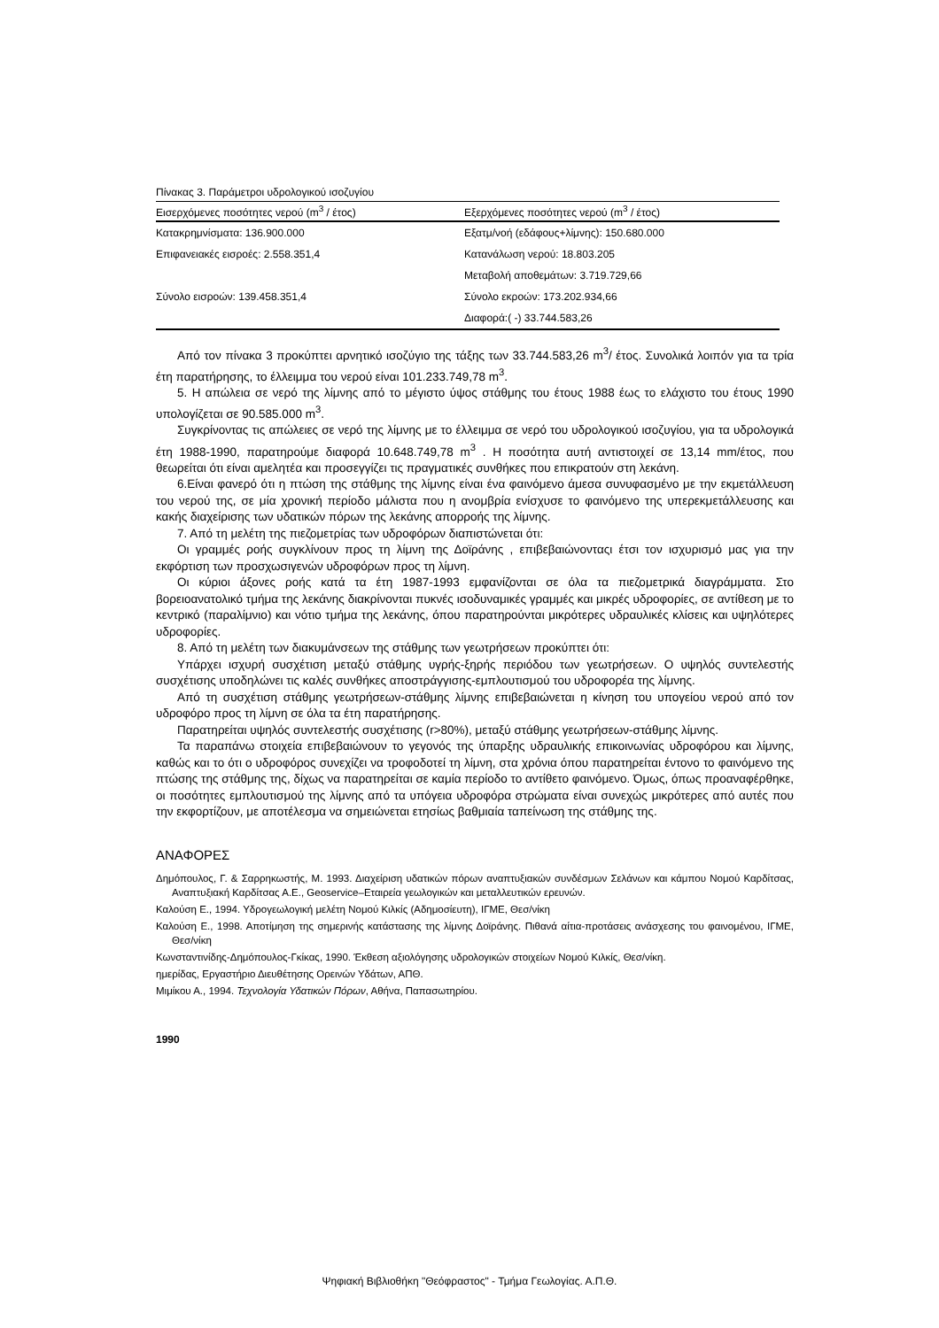Πίνακας 3. Παράμετροι υδρολογικού ισοζυγίου
| Εισερχόμενες ποσότητες νερού (m<sup>3</sup> / έτος) | Εξερχόμενες ποσότητες νερού (m<sup>3</sup> / έτος) |
| --- | --- |
| Κατακρημνίσματα: 136.900.000 | Εξατμ/νοή (εδάφους+λίμνης): 150.680.000 |
| Επιφανειακές εισροές: 2.558.351,4 | Κατανάλωση νερού: 18.803.205 |
| | Μεταβολή αποθεμάτων: 3.719.729,66 |
| Σύνολο εισροών: 139.458.351,4 | Σύνολο εκροών: 173.202.934,66 |
| | Διαφορά:( -) 33.744.583,26 |
Από τον πίνακα 3 προκύπτει αρνητικό ισοζύγιο της τάξης των 33.744.583,26 m<sup>3</sup>/ έτος. Συνολικά λοιπόν για τα τρία έτη παρατήρησης, το έλλειμμα του νερού είναι 101.233.749,78 m<sup>3</sup>.
5. Η απώλεια σε νερό της λίμνης από το μέγιστο ύψος στάθμης του έτους 1988 έως το ελάχιστο του έτους 1990 υπολογίζεται σε 90.585.000 m<sup>3</sup>.
Συγκρίνοντας τις απώλειες σε νερό της λίμνης με το έλλειμμα σε νερό του υδρολογικού ισοζυγίου, για τα υδρολογικά έτη 1988-1990, παρατηρούμε διαφορά 10.648.749,78 m<sup>3</sup> . Η ποσότητα αυτή αντιστοιχεί σε 13,14 mm/έτος, που θεωρείται ότι είναι αμελητέα και προσεγγίζει τις πραγματικές συνθήκες που επικρατούν στη λεκάνη.
6.Είναι φανερό ότι η πτώση της στάθμης της λίμνης είναι ένα φαινόμενο άμεσα συνυφασμένο με την εκμετάλλευση του νερού της, σε μία χρονική περίοδο μάλιστα που η ανομβρία ενίσχυσε το φαινόμενο της υπερεκμετάλλευσης και κακής διαχείρισης των υδατικών πόρων της λεκάνης απορροής της λίμνης.
7. Από τη μελέτη της πιεζομετρίας των υδροφόρων διαπιστώνεται ότι:
Οι γραμμές ροής συγκλίνουν προς τη λίμνη της Δοϊράνης , επιβεβαιώνονταςι έτσι τον ισχυρισμό μας για την εκφόρτιση των προσχωσιγενών υδροφόρων προς τη λίμνη.
Οι κύριοι άξονες ροής κατά τα έτη 1987-1993 εμφανίζονται σε όλα τα πιεζομετρικά διαγράμματα. Στο βορειοανατολικό τμήμα της λεκάνης διακρίνονται πυκνές ισοδυναμικές γραμμές και μικρές υδροφορίες, σε αντίθεση με το κεντρικό (παραλίμνιο) και νότιο τμήμα της λεκάνης, όπου παρατηρούνται μικρότερες υδραυλικές κλίσεις και υψηλότερες υδροφορίες.
8. Από τη μελέτη των διακυμάνσεων της στάθμης των γεωτρήσεων προκύπτει ότι:
Υπάρχει ισχυρή συσχέτιση μεταξύ στάθμης υγρής-ξηρής περιόδου των γεωτρήσεων. Ο υψηλός συντελεστής συσχέτισης υποδηλώνει τις καλές συνθήκες αποστράγγισης-εμπλουτισμού του υδροφορέα της λίμνης.
Από τη συσχέτιση στάθμης γεωτρήσεων-στάθμης λίμνης επιβεβαιώνεται η κίνηση του υπογείου νερού από τον υδροφόρο προς τη λίμνη σε όλα τα έτη παρατήρησης.
Παρατηρείται υψηλός συντελεστής συσχέτισης (r>80%), μεταξύ στάθμης γεωτρήσεων-στάθμης λίμνης.
Τα παραπάνω στοιχεία επιβεβαιώνουν το γεγονός της ύπαρξης υδραυλικής επικοινωνίας υδροφόρου και λίμνης, καθώς και το ότι ο υδροφόρος συνεχίζει να τροφοδοτεί τη λίμνη, στα χρόνια όπου παρατηρείται έντονο το φαινόμενο της πτώσης της στάθμης της, δίχως να παρατηρείται σε καμία περίοδο το αντίθετο φαινόμενο. Όμως, όπως προαναφέρθηκε, οι ποσότητες εμπλουτισμού της λίμνης από τα υπόγεια υδροφόρα στρώματα είναι συνεχώς μικρότερες από αυτές που την εκφορτίζουν, με αποτέλεσμα να σημειώνεται ετησίως βαθμιαία ταπείνωση της στάθμης της.
ΑΝΑΦΟΡΕΣ
Δημόπουλος, Γ. & Σαρρηκωστής, Μ. 1993. Διαχείριση υδατικών πόρων αναπτυξιακών συνδέσμων Σελάνων και κάμπου Νομού Καρδίτσας, Αναπτυξιακή Καρδίτσας Α.Ε., Geoservice–Εταιρεία γεωλογικών και μεταλλευτικών ερευνών.
Καλούση Ε., 1994. Υδρογεωλογική μελέτη Νομού Κιλκίς (Αδημοσίευτη), ΙΓΜΕ, Θεσ/νίκη
Καλούση Ε., 1998. Αποτίμηση της σημερινής κατάστασης της λίμνης Δοϊράνης. Πιθανά αίτια-προτάσεις ανάσχεσης του φαινομένου, ΙΓΜΕ, Θεσ/νίκη
Κωνσταντινίδης-Δημόπουλος-Γκίκας, 1990. Έκθεση αξιολόγησης υδρολογικών στοιχείων Νομού Κιλκίς, Θεσ/νίκη.
ημερίδας, Εργαστήριο Διευθέτησης Ορεινών Υδάτων, ΑΠΘ.
Μιμίκου Α., 1994. Τεχνολογία Υδατικών Πόρων, Αθήνα, Παπασωτηρίου.
1990
Ψηφιακή Βιβλιοθήκη "Θεόφραστος" - Τμήμα Γεωλογίας. Α.Π.Θ.